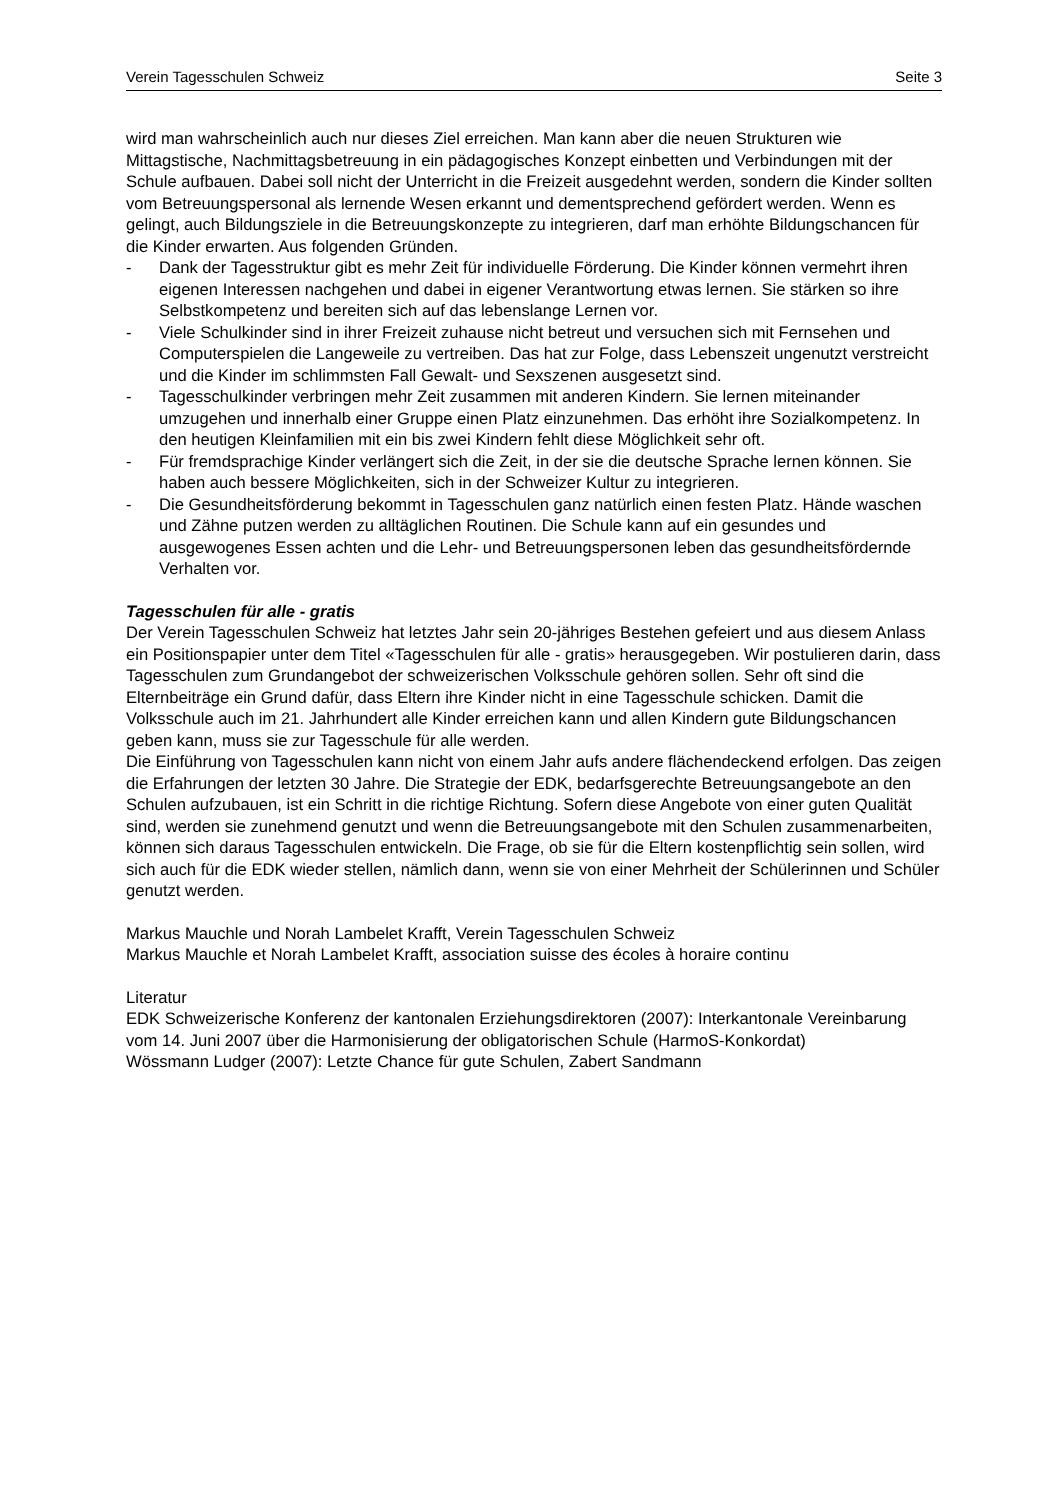Verein Tagesschulen Schweiz Seite 3
wird man wahrscheinlich auch nur dieses Ziel erreichen. Man kann aber die neuen Strukturen wie Mittagstische, Nachmittagsbetreuung in ein pädagogisches Konzept einbetten und Verbindungen mit der Schule aufbauen. Dabei soll nicht der Unterricht in die Freizeit ausgedehnt werden, sondern die Kinder sollten vom Betreuungspersonal als lernende Wesen erkannt und dementsprechend gefördert werden. Wenn es gelingt, auch Bildungsziele in die Betreuungskonzepte zu integrieren, darf man erhöhte Bildungschancen für die Kinder erwarten. Aus folgenden Gründen.
- Dank der Tagesstruktur gibt es mehr Zeit für individuelle Förderung. Die Kinder können vermehrt ihren eigenen Interessen nachgehen und dabei in eigener Verantwortung etwas lernen. Sie stärken so ihre Selbstkompetenz und bereiten sich auf das lebenslange Lernen vor.
- Viele Schulkinder sind in ihrer Freizeit zuhause nicht betreut und versuchen sich mit Fernsehen und Computerspielen die Langeweile zu vertreiben. Das hat zur Folge, dass Lebenszeit ungenutzt verstreicht und die Kinder im schlimmsten Fall Gewalt- und Sexszenen ausgesetzt sind.
- Tagesschulkinder verbringen mehr Zeit zusammen mit anderen Kindern. Sie lernen miteinander umzugehen und innerhalb einer Gruppe einen Platz einzunehmen. Das erhöht ihre Sozialkompetenz. In den heutigen Kleinfamilien mit ein bis zwei Kindern fehlt diese Möglichkeit sehr oft.
- Für fremdsprachige Kinder verlängert sich die Zeit, in der sie die deutsche Sprache lernen können. Sie haben auch bessere Möglichkeiten, sich in der Schweizer Kultur zu integrieren.
- Die Gesundheitsförderung bekommt in Tagesschulen ganz natürlich einen festen Platz. Hände waschen und Zähne putzen werden zu alltäglichen Routinen. Die Schule kann auf ein gesundes und ausgewogenes Essen achten und die Lehr- und Betreuungspersonen leben das gesundheitsfördernde Verhalten vor.
Tagesschulen für alle - gratis
Der Verein Tagesschulen Schweiz hat letztes Jahr sein 20-jähriges Bestehen gefeiert und aus diesem Anlass ein Positionspapier unter dem Titel «Tagesschulen für alle - gratis» herausgegeben. Wir postulieren darin, dass Tagesschulen zum Grundangebot der schweizerischen Volksschule gehören sollen. Sehr oft sind die Elternbeiträge ein Grund dafür, dass Eltern ihre Kinder nicht in eine Tagesschule schicken. Damit die Volksschule auch im 21. Jahrhundert alle Kinder erreichen kann und allen Kindern gute Bildungschancen geben kann, muss sie zur Tagesschule für alle werden.
Die Einführung von Tagesschulen kann nicht von einem Jahr aufs andere flächendeckend erfolgen. Das zeigen die Erfahrungen der letzten 30 Jahre. Die Strategie der EDK, bedarfsgerechte Betreuungsangebote an den Schulen aufzubauen, ist ein Schritt in die richtige Richtung. Sofern diese Angebote von einer guten Qualität sind, werden sie zunehmend genutzt und wenn die Betreuungsangebote mit den Schulen zusammenarbeiten, können sich daraus Tagesschulen entwickeln. Die Frage, ob sie für die Eltern kostenpflichtig sein sollen, wird sich auch für die EDK wieder stellen, nämlich dann, wenn sie von einer Mehrheit der Schülerinnen und Schüler genutzt werden.
Markus Mauchle und Norah Lambelet Krafft, Verein Tagesschulen Schweiz
Markus Mauchle et Norah Lambelet Krafft, association suisse des écoles à horaire continu
Literatur
EDK Schweizerische Konferenz der kantonalen Erziehungsdirektoren (2007): Interkantonale Vereinbarung vom 14. Juni 2007 über die Harmonisierung der obligatorischen Schule (HarmoS-Konkordat)
Wössmann Ludger (2007): Letzte Chance für gute Schulen, Zabert Sandmann